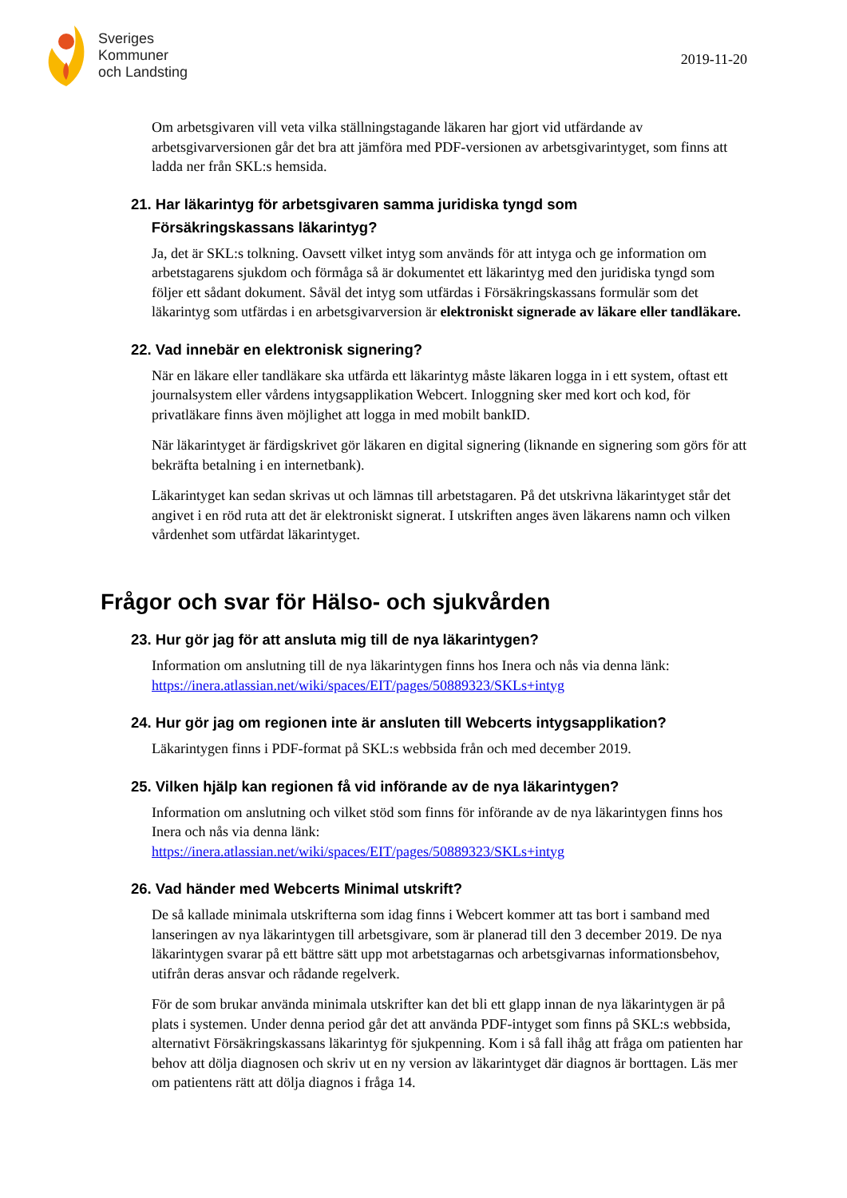Sveriges
Kommuner
och Landsting
2019-11-20
Om arbetsgivaren vill veta vilka ställningstagande läkaren har gjort vid utfärdande av arbetsgivarversionen går det bra att jämföra med PDF-versionen av arbetsgivarintyget, som finns att ladda ner från SKL:s hemsida.
21. Har läkarintyg för arbetsgivaren samma juridiska tyngd som
Försäkringskassans läkarintyg?
Ja, det är SKL:s tolkning. Oavsett vilket intyg som används för att intyga och ge information om arbetstagarens sjukdom och förmåga så är dokumentet ett läkarintyg med den juridiska tyngd som följer ett sådant dokument. Såväl det intyg som utfärdas i Försäkringskassans formulär som det läkarintyg som utfärdas i en arbetsgivarversion är elektroniskt signerade av läkare eller tandläkare.
22. Vad innebär en elektronisk signering?
När en läkare eller tandläkare ska utfärda ett läkarintyg måste läkaren logga in i ett system, oftast ett journalsystem eller vårdens intygsapplikation Webcert. Inloggning sker med kort och kod, för privatläkare finns även möjlighet att logga in med mobilt bankID.
När läkarintyget är färdigskrivet gör läkaren en digital signering (liknande en signering som görs för att bekräfta betalning i en internetbank).
Läkarintyget kan sedan skrivas ut och lämnas till arbetstagaren. På det utskrivna läkarintyget står det angivet i en röd ruta att det är elektroniskt signerat. I utskriften anges även läkarens namn och vilken vårdenhet som utfärdat läkarintyget.
Frågor och svar för Hälso- och sjukvården
23. Hur gör jag för att ansluta mig till de nya läkarintygen?
Information om anslutning till de nya läkarintygen finns hos Inera och nås via denna länk: https://inera.atlassian.net/wiki/spaces/EIT/pages/50889323/SKLs+intyg
24. Hur gör jag om regionen inte är ansluten till Webcerts intygsapplikation?
Läkarintygen finns i PDF-format på SKL:s webbsida från och med december 2019.
25. Vilken hjälp kan regionen få vid införande av de nya läkarintygen?
Information om anslutning och vilket stöd som finns för införande av de nya läkarintygen finns hos Inera och nås via denna länk:
https://inera.atlassian.net/wiki/spaces/EIT/pages/50889323/SKLs+intyg
26. Vad händer med Webcerts Minimal utskrift?
De så kallade minimala utskrifterna som idag finns i Webcert kommer att tas bort i samband med lanseringen av nya läkarintygen till arbetsgivare, som är planerad till den 3 december 2019. De nya läkarintygen svarar på ett bättre sätt upp mot arbetstagarnas och arbetsgivarnas informationsbehov, utifrån deras ansvar och rådande regelverk.
För de som brukar använda minimala utskrifter kan det bli ett glapp innan de nya läkarintygen är på plats i systemen. Under denna period går det att använda PDF-intyget som finns på SKL:s webbsida, alternativt Försäkringskassans läkarintyg för sjukpenning. Kom i så fall ihåg att fråga om patienten har behov att dölja diagnosen och skriv ut en ny version av läkarintyget där diagnos är borttagen. Läs mer om patientens rätt att dölja diagnos i fråga 14.